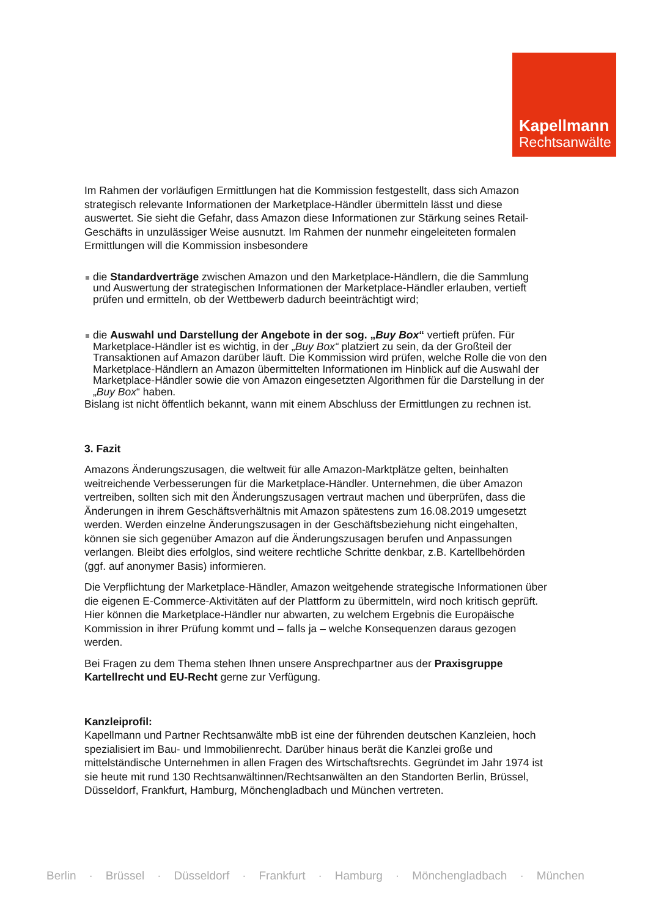Kapellmann
Rechtsanwälte
Im Rahmen der vorläufigen Ermittlungen hat die Kommission festgestellt, dass sich Amazon strategisch relevante Informationen der Marketplace-Händler übermitteln lässt und diese auswertet. Sie sieht die Gefahr, dass Amazon diese Informationen zur Stärkung seines Retail-Geschäfts in unzulässiger Weise ausnutzt. Im Rahmen der nunmehr eingeleiteten formalen Ermittlungen will die Kommission insbesondere
die Standardverträge zwischen Amazon und den Marketplace-Händlern, die die Sammlung und Auswertung der strategischen Informationen der Marketplace-Händler erlauben, vertieft prüfen und ermitteln, ob der Wettbewerb dadurch beeinträchtigt wird;
die Auswahl und Darstellung der Angebote in der sog. „Buy Box“ vertieft prüfen. Für Marketplace-Händler ist es wichtig, in der „Buy Box“ platziert zu sein, da der Großteil der Transaktionen auf Amazon darüber läuft. Die Kommission wird prüfen, welche Rolle die von den Marketplace-Händlern an Amazon übermittelten Informationen im Hinblick auf die Auswahl der Marketplace-Händler sowie die von Amazon eingesetzten Algorithmen für die Darstellung in der „Buy Box“ haben.
Bislang ist nicht öffentlich bekannt, wann mit einem Abschluss der Ermittlungen zu rechnen ist.
3. Fazit
Amazons Änderungszusagen, die weltweit für alle Amazon-Marktplätze gelten, beinhalten weitreichende Verbesserungen für die Marketplace-Händler. Unternehmen, die über Amazon vertreiben, sollten sich mit den Änderungszusagen vertraut machen und überprüfen, dass die Änderungen in ihrem Geschäftsverhältnis mit Amazon spätestens zum 16.08.2019 umgesetzt werden. Werden einzelne Änderungszusagen in der Geschäftsbeziehung nicht eingehalten, können sie sich gegenüber Amazon auf die Änderungszusagen berufen und Anpassungen verlangen. Bleibt dies erfolglos, sind weitere rechtliche Schritte denkbar, z.B. Kartellbehörden (ggf. auf anonymer Basis) informieren.
Die Verpflichtung der Marketplace-Händler, Amazon weitgehende strategische Informationen über die eigenen E-Commerce-Aktivitäten auf der Plattform zu übermitteln, wird noch kritisch geprüft. Hier können die Marketplace-Händler nur abwarten, zu welchem Ergebnis die Europäische Kommission in ihrer Prüfung kommt und – falls ja – welche Konsequenzen daraus gezogen werden.
Bei Fragen zu dem Thema stehen Ihnen unsere Ansprechpartner aus der Praxisgruppe Kartellrecht und EU-Recht gerne zur Verfügung.
Kanzleiprofil:
Kapellmann und Partner Rechtsanwälte mbB ist eine der führenden deutschen Kanzleien, hoch spezialisiert im Bau- und Immobilienrecht. Darüber hinaus berät die Kanzlei große und mittelständische Unternehmen in allen Fragen des Wirtschaftsrechts. Gegründet im Jahr 1974 ist sie heute mit rund 130 Rechtsanwältinnen/Rechtsanwälten an den Standorten Berlin, Brüssel, Düsseldorf, Frankfurt, Hamburg, Mönchengladbach und München vertreten.
Berlin · Brüssel · Düsseldorf · Frankfurt · Hamburg · Mönchengladbach · München